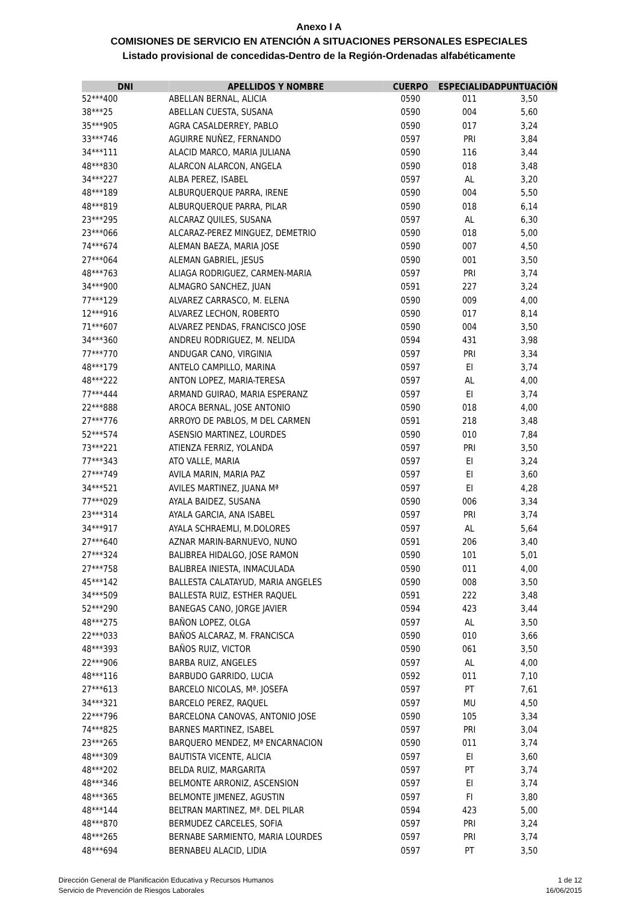Anexo I A
COMISIONES DE SERVICIO EN ATENCIÓN A SITUACIONES PERSONALES ESPECIALES
Listado provisional de concedidas-Dentro de la Región-Ordenadas alfabéticamente
| DNI | APELLIDOS Y NOMBRE | CUERPO | ESPECIALIDAD | PUNTUACIÓN |
| --- | --- | --- | --- | --- |
| 52***400 | ABELLAN BERNAL, ALICIA | 0590 | 011 | 3,50 |
| 38***25 | ABELLAN CUESTA, SUSANA | 0590 | 004 | 5,60 |
| 35***905 | AGRA CASALDERREY, PABLO | 0590 | 017 | 3,24 |
| 33***746 | AGUIRRE NUÑEZ, FERNANDO | 0597 | PRI | 3,84 |
| 34***111 | ALACID MARCO, MARIA JULIANA | 0590 | 116 | 3,44 |
| 48***830 | ALARCON ALARCON, ANGELA | 0590 | 018 | 3,48 |
| 34***227 | ALBA PEREZ, ISABEL | 0597 | AL | 3,20 |
| 48***189 | ALBURQUERQUE PARRA, IRENE | 0590 | 004 | 5,50 |
| 48***819 | ALBURQUERQUE PARRA, PILAR | 0590 | 018 | 6,14 |
| 23***295 | ALCARAZ QUILES, SUSANA | 0597 | AL | 6,30 |
| 23***066 | ALCARAZ-PEREZ MINGUEZ, DEMETRIO | 0590 | 018 | 5,00 |
| 74***674 | ALEMAN BAEZA, MARIA JOSE | 0590 | 007 | 4,50 |
| 27***064 | ALEMAN GABRIEL, JESUS | 0590 | 001 | 3,50 |
| 48***763 | ALIAGA RODRIGUEZ, CARMEN-MARIA | 0597 | PRI | 3,74 |
| 34***900 | ALMAGRO SANCHEZ, JUAN | 0591 | 227 | 3,24 |
| 77***129 | ALVAREZ CARRASCO, M. ELENA | 0590 | 009 | 4,00 |
| 12***916 | ALVAREZ LECHON, ROBERTO | 0590 | 017 | 8,14 |
| 71***607 | ALVAREZ PENDAS, FRANCISCO JOSE | 0590 | 004 | 3,50 |
| 34***360 | ANDREU RODRIGUEZ, M. NELIDA | 0594 | 431 | 3,98 |
| 77***770 | ANDUGAR CANO, VIRGINIA | 0597 | PRI | 3,34 |
| 48***179 | ANTELO CAMPILLO, MARINA | 0597 | EI | 3,74 |
| 48***222 | ANTON LOPEZ, MARIA-TERESA | 0597 | AL | 4,00 |
| 77***444 | ARMAND GUIRAO, MARIA ESPERANZ | 0597 | EI | 3,74 |
| 22***888 | AROCA BERNAL, JOSE ANTONIO | 0590 | 018 | 4,00 |
| 27***776 | ARROYO DE PABLOS, M DEL CARMEN | 0591 | 218 | 3,48 |
| 52***574 | ASENSIO MARTINEZ, LOURDES | 0590 | 010 | 7,84 |
| 73***221 | ATIENZA FERRIZ, YOLANDA | 0597 | PRI | 3,50 |
| 77***343 | ATO VALLE, MARIA | 0597 | EI | 3,24 |
| 27***749 | AVILA MARIN, MARIA PAZ | 0597 | EI | 3,60 |
| 34***521 | AVILES MARTINEZ, JUANA Mª | 0597 | EI | 4,28 |
| 77***029 | AYALA BAIDEZ, SUSANA | 0590 | 006 | 3,34 |
| 23***314 | AYALA GARCIA, ANA ISABEL | 0597 | PRI | 3,74 |
| 34***917 | AYALA SCHRAEMLI, M.DOLORES | 0597 | AL | 5,64 |
| 27***640 | AZNAR MARIN-BARNUEVO, NUNO | 0591 | 206 | 3,40 |
| 27***324 | BALIBREA HIDALGO, JOSE RAMON | 0590 | 101 | 5,01 |
| 27***758 | BALIBREA INIESTA, INMACULADA | 0590 | 011 | 4,00 |
| 45***142 | BALLESTA CALATAYUD, MARIA ANGELES | 0590 | 008 | 3,50 |
| 34***509 | BALLESTA RUIZ, ESTHER RAQUEL | 0591 | 222 | 3,48 |
| 52***290 | BANEGAS CANO, JORGE JAVIER | 0594 | 423 | 3,44 |
| 48***275 | BAÑON LOPEZ, OLGA | 0597 | AL | 3,50 |
| 22***033 | BAÑOS ALCARAZ, M. FRANCISCA | 0590 | 010 | 3,66 |
| 48***393 | BAÑOS RUIZ, VICTOR | 0590 | 061 | 3,50 |
| 22***906 | BARBA RUIZ, ANGELES | 0597 | AL | 4,00 |
| 48***116 | BARBUDO GARRIDO, LUCIA | 0592 | 011 | 7,10 |
| 27***613 | BARCELO NICOLAS, Mª. JOSEFA | 0597 | PT | 7,61 |
| 34***321 | BARCELO PEREZ, RAQUEL | 0597 | MU | 4,50 |
| 22***796 | BARCELONA CANOVAS, ANTONIO JOSE | 0590 | 105 | 3,34 |
| 74***825 | BARNES MARTINEZ, ISABEL | 0597 | PRI | 3,04 |
| 23***265 | BARQUERO MENDEZ, Mª ENCARNACION | 0590 | 011 | 3,74 |
| 48***309 | BAUTISTA VICENTE, ALICIA | 0597 | EI | 3,60 |
| 48***202 | BELDA RUIZ, MARGARITA | 0597 | PT | 3,74 |
| 48***346 | BELMONTE ARRONIZ, ASCENSION | 0597 | EI | 3,74 |
| 48***365 | BELMONTE JIMENEZ, AGUSTIN | 0597 | FI | 3,80 |
| 48***144 | BELTRAN MARTINEZ, Mª. DEL PILAR | 0594 | 423 | 5,00 |
| 48***870 | BERMUDEZ CARCELES, SOFIA | 0597 | PRI | 3,24 |
| 48***265 | BERNABE SARMIENTO, MARIA LOURDES | 0597 | PRI | 3,74 |
| 48***694 | BERNABEU ALACID, LIDIA | 0597 | PT | 3,50 |
Dirección General de Planificación Educativa y Recursos Humanos
Servicio de Prevención de Riesgos Laborales
1 de 12
16/06/2015